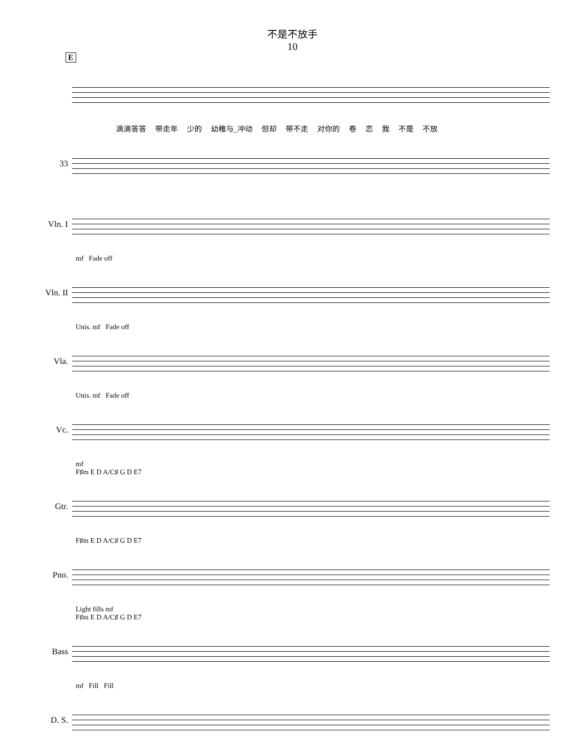不是不放手
10
E
滴滴答答 带走年 少的 幼稚与_冲动 但却 带不走 对你的 卷 恋 我 不是 不放
33
Vln. I
mf Fade off
Vln. II
Unis. mf Fade off
Vla.
Unis. mf Fade off
Vc.
mf
F♯m E D A/C♯ G D E7
Gtr.
F♯m E D A/C♯ G D E7
Pno.
Light fills mf
F♯m E D A/C♯ G D E7
Bass
mf Fill Fill
D. S.